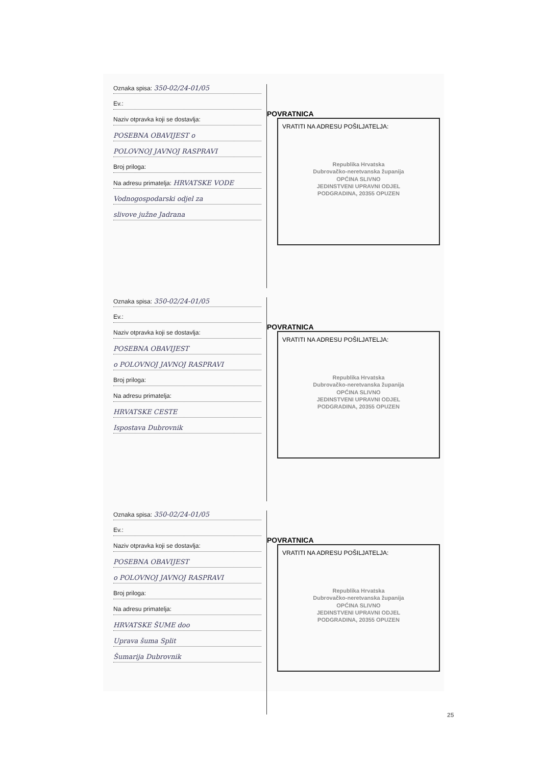Oznaka spisa: 350-02/24-01/05
Ev.:
Naziv otpravka koji se dostavlja:
POSEBNA OBAVIJEST o
POLOVNOJ JAVNOJ RASPRAVI
Broj priloga:
Na adresu primatelja: HRVATSKE VODE
Vodnogospodarski odjel za
slivove južne Jadrana
POVRATNICA
VRATITI NA ADRESU POŠILJATELJA:
Republika Hrvatska
Dubrovačko-neretvanska županija
OPĆINA SLIVNO
JEDINSTVENI UPRAVNI ODJEL
PODGRADINA, 20355 OPUZEN
Oznaka spisa: 350-02/24-01/05
Ev.:
Naziv otpravka koji se dostavlja:
POSEBNA OBAVIJEST
o POLOVNOJ JAVNOJ RASPRAVI
Broj priloga:
Na adresu primatelja:
HRVATSKE CESTE
Ispostava Dubrovnik
POVRATNICA
VRATITI NA ADRESU POŠILJATELJA:
Republika Hrvatska
Dubrovačko-neretvanska županija
OPĆINA SLIVNO
JEDINSTVENI UPRAVNI ODJEL
PODGRADINA, 20355 OPUZEN
Oznaka spisa: 350-02/24-01/05
Ev.:
Naziv otpravka koji se dostavlja:
POSEBNA OBAVIJEST
o POLOVNOJ JAVNOJ RASPRAVI
Broj priloga:
Na adresu primatelja:
HRVATSKE ŠUME doo
Uprava šuma Split
Šumarija Dubrovnik
POVRATNICA
VRATITI NA ADRESU POŠILJATELJA:
Republika Hrvatska
Dubrovačko-neretvanska županija
OPĆINA SLIVNO
JEDINSTVENI UPRAVNI ODJEL
PODGRADINA, 20355 OPUZEN
25